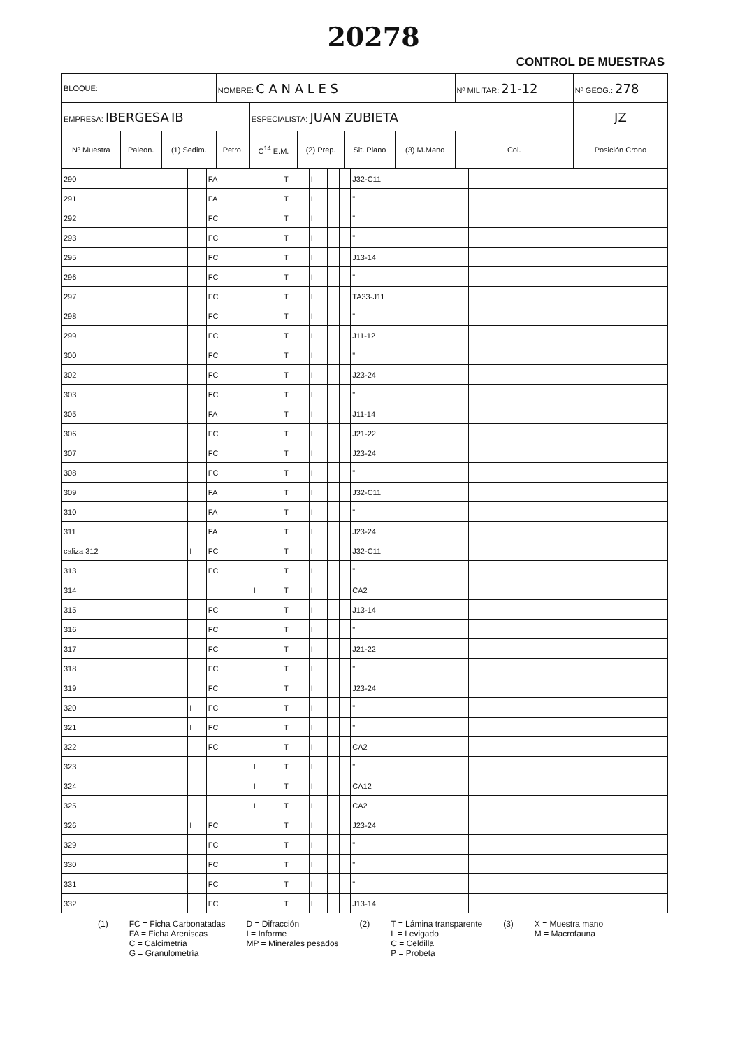20278
CONTROL DE MUESTRAS
| BLOQUE: | | | NOMBRE: C A N A L E S | | | | | Nº MILITAR: 21-12 | Nº GEOG.: 278 |
| EMPRESA: IBERGESA IB | | | | ESPECIALISTA: JUAN ZUBIETA | | | | | JZ |
| Nº Muestra | Paleon. | (1) Sedim. | Petro. | C<sup>14</sup> E.M. | (2) Prep. | Sit. Plano | (3) M.Mano | Col. | Posición Crono |
| 290 | | FA | | | T | I | | | J32-C11 | |
| 291 | | FA | | | T | I | | | " | |
| 292 | | FC | | | T | I | | | " | |
| 293 | | FC | | | T | I | | | " | |
| 295 | | FC | | | T | I | | | J13-14 | |
| 296 | | FC | | | T | I | | | " | |
| 297 | | FC | | | T | I | | | TA33-J11 | |
| 298 | | FC | | | T | I | | | " | |
| 299 | | FC | | | T | I | | | J11-12 | |
| 300 | | FC | | | T | I | | | " | |
| 302 | | FC | | | T | I | | | J23-24 | |
| 303 | | FC | | | T | I | | | " | |
| 305 | | FA | | | T | I | | | J11-14 | |
| 306 | | FC | | | T | I | | | J21-22 | |
| 307 | | FC | | | T | I | | | J23-24 | |
| 308 | | FC | | | T | I | | | " | |
| 309 | | FA | | | T | I | | | J32-C11 | |
| 310 | | FA | | | T | I | | | " | |
| 311 | | FA | | | T | I | | | J23-24 | |
| caliza 312 | I | FC | | | T | I | | | J32-C11 | |
| 313 | | FC | | | T | I | | | " | |
| 314 | | | I | | T | I | | | CA2 | |
| 315 | | FC | | | T | I | | | J13-14 | |
| 316 | | FC | | | T | I | | | " | |
| 317 | | FC | | | T | I | | | J21-22 | |
| 318 | | FC | | | T | I | | | " | |
| 319 | | FC | | | T | I | | | J23-24 | |
| 320 | I | FC | | | T | I | | | " | |
| 321 | I | FC | | | T | I | | | " | |
| 322 | | FC | | | T | I | | | CA2 | |
| 323 | | | I | | T | I | | | " | |
| 324 | | | I | | T | I | | | CA12 | |
| 325 | | | I | | T | I | | | CA2 | |
| 326 | I | FC | | | T | I | | | J23-24 | |
| 329 | | FC | | | T | I | | | " | |
| 330 | | FC | | | T | I | | | " | |
| 331 | | FC | | | T | I | | | " | |
| 332 | | FC | | | T | I | | | J13-14 | |
(1) FC = Ficha Carbonatadas
FA = Ficha Areniscas
C = Calcimetría
G = Granulometría
D = Difracción
I = Informe
MP = Minerales pesados
(2) T = Lámina transparente
L = Levigado
C = Celdilla
P = Probeta
(3) X = Muestra mano
M = Macrofauna